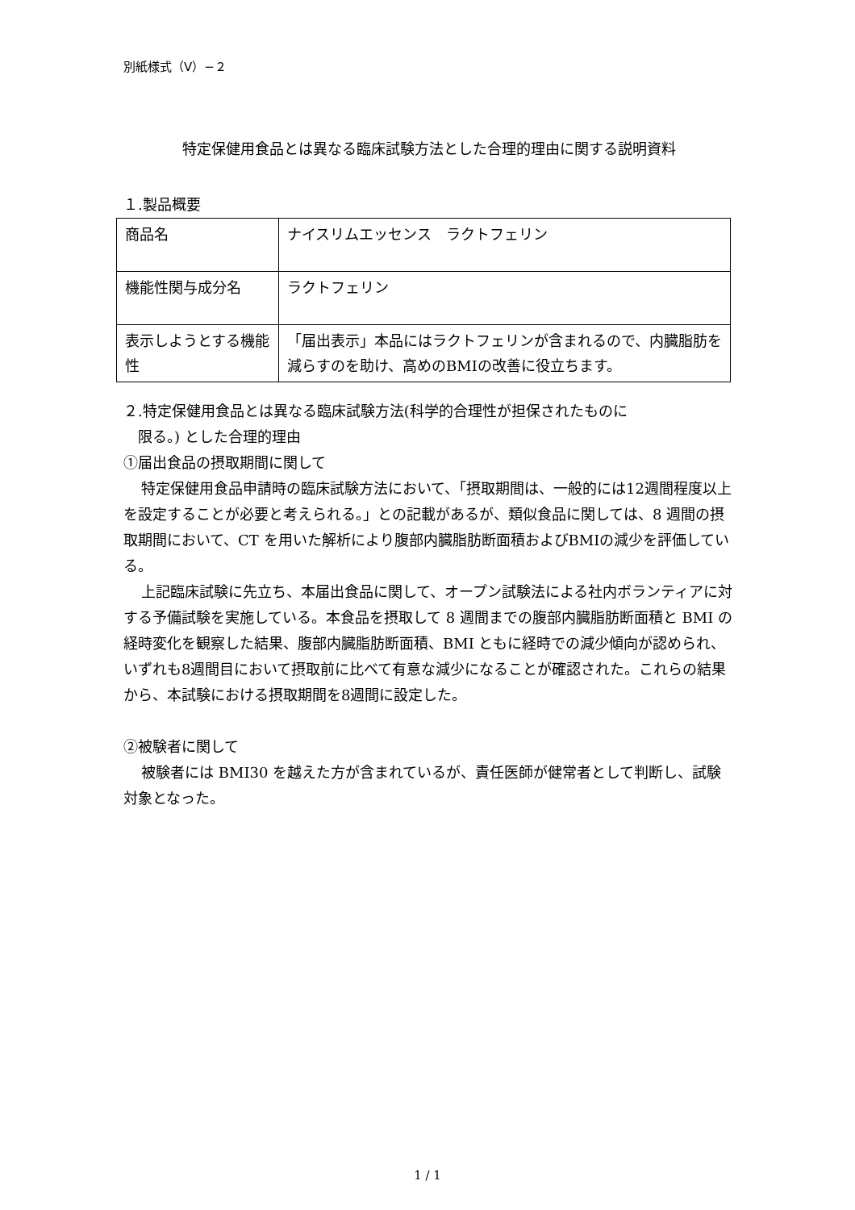別紙様式（Ⅴ）−２
特定保健用食品とは異なる臨床試験方法とした合理的理由に関する説明資料
１.製品概要
| 商品名 | ナイスリムエッセンス ラクトフェリン |
| 機能性関与成分名 | ラクトフェリン |
| 表示しようとする機能性 | 「届出表示」本品にはラクトフェリンが含まれるので、内臓脂肪を減らすのを助け、高めのBMIの改善に役立ちます。 |
２.特定保健用食品とは異なる臨床試験方法(科学的合理性が担保されたものに
　限る。) とした合理的理由
①届出食品の摂取期間に関して
特定保健用食品申請時の臨床試験方法において、「摂取期間は、一般的には12週間程度以上を設定することが必要と考えられる。」との記載があるが、類似食品に関しては、8 週間の摂取期間において、CT を用いた解析により腹部内臓脂肪断面積およびBMIの減少を評価している。
上記臨床試験に先立ち、本届出食品に関して、オープン試験法による社内ボランティアに対する予備試験を実施している。本食品を摂取して 8 週間までの腹部内臓脂肪断面積と BMI の経時変化を観察した結果、腹部内臓脂肪断面積、BMI ともに経時での減少傾向が認められ、いずれも8週間目において摂取前に比べて有意な減少になることが確認された。これらの結果から、本試験における摂取期間を8週間に設定した。
②被験者に関して
被験者には BMI30 を越えた方が含まれているが、責任医師が健常者として判断し、試験対象となった。
1 / 1